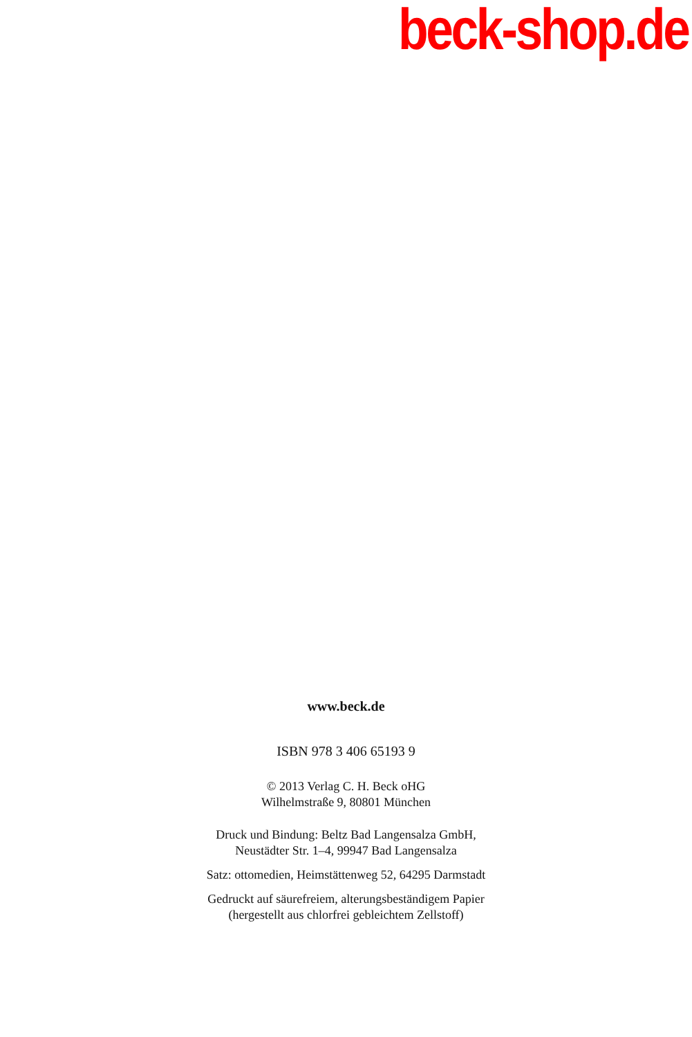beck-shop.de
www.beck.de
ISBN 978 3 406 65193 9
© 2013 Verlag C. H. Beck oHG
Wilhelmstraße 9, 80801 München
Druck und Bindung: Beltz Bad Langensalza GmbH,
Neustädter Str. 1–4, 99947 Bad Langensalza
Satz: ottomedien, Heimstättenweg 52, 64295 Darmstadt
Gedruckt auf säurefreiem, alterungsbeständigem Papier
(hergestellt aus chlorfrei gebleichtem Zellstoff)